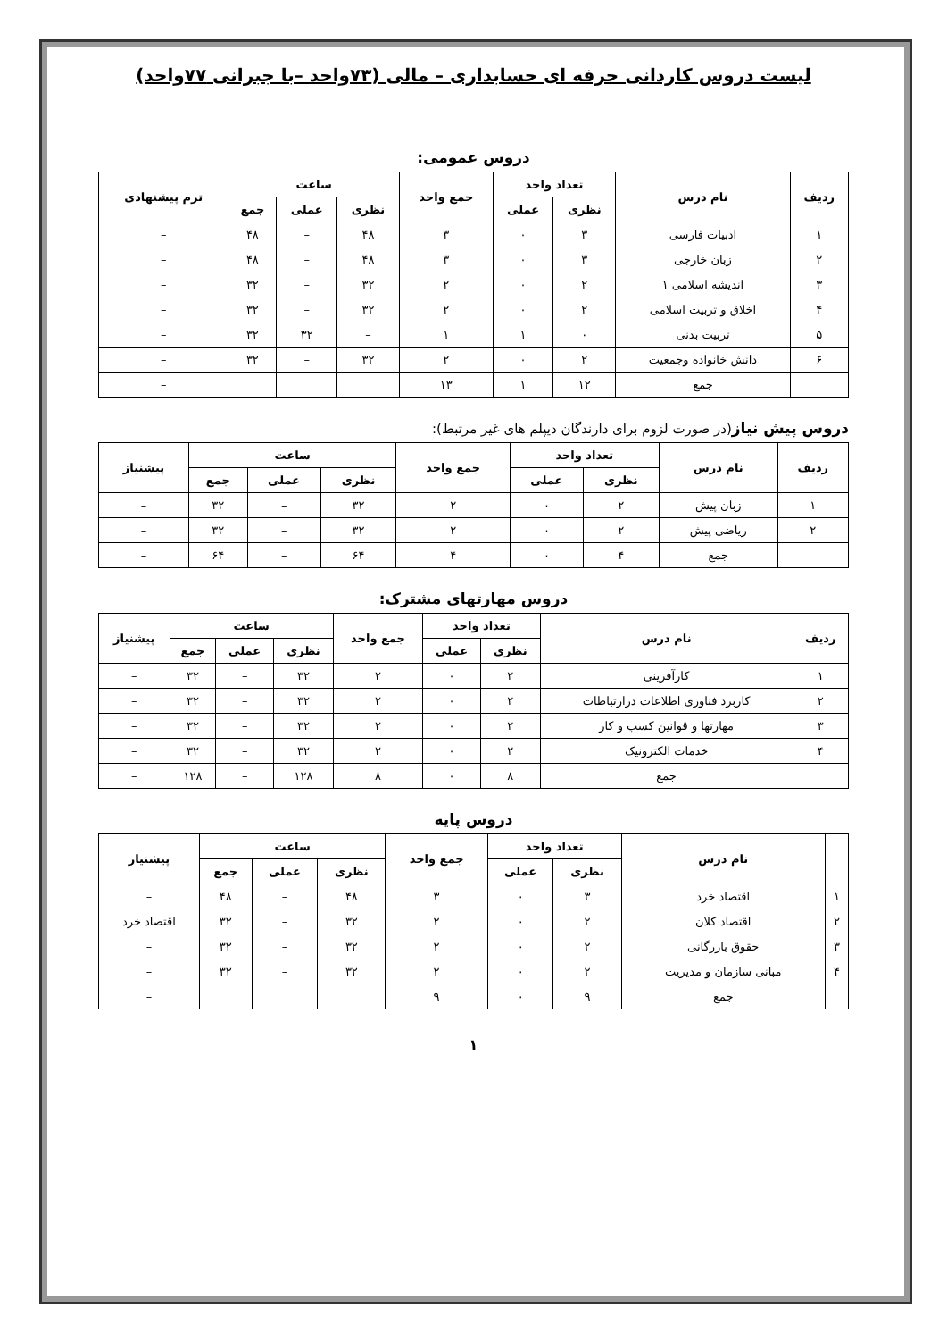لیست دروس کاردانی حرفه ای حسابداری – مالی (۷۳واحد –با جبرانی ۷۷واحد)
دروس عمومی:
| ردیف | نام درس | تعداد واحد | | جمع واحد | ساعت | | | ترم پیشنهادی |
| --- | --- | --- | --- | --- | --- | --- | --- | --- |
| | | نظری | عملی | | نظری | عملی | جمع | |
| ۱ | ادبیات فارسی | ۳ | ۰ | ۳ | ۴۸ | – | ۴۸ | – |
| ۲ | زبان خارجی | ۳ | ۰ | ۳ | ۴۸ | – | ۴۸ | – |
| ۳ | اندیشه اسلامی ۱ | ۲ | ۰ | ۲ | ۳۲ | – | ۳۲ | – |
| ۴ | اخلاق و تربیت اسلامی | ۲ | ۰ | ۲ | ۳۲ | – | ۳۲ | – |
| ۵ | تربیت بدنی | ۰ | ۱ | ۱ | – | ۳۲ | ۳۲ | – |
| ۶ | دانش خانواده وجمعیت | ۲ | ۰ | ۲ | ۳۲ | – | ۳۲ | – |
| | جمع | ۱۲ | ۱ | ۱۳ | | | | – |
دروس پیش نیاز(در صورت لزوم برای دارندگان دیپلم های غیر مرتبط):
| ردیف | نام درس | تعداد واحد | | جمع واحد | ساعت | | | پیشنیاز |
| --- | --- | --- | --- | --- | --- | --- | --- | --- |
| | | نظری | عملی | | نظری | عملی | جمع | |
| ۱ | زبان پیش | ۲ | ۰ | ۲ | ۳۲ | – | ۳۲ | – |
| ۲ | ریاضی پیش | ۲ | ۰ | ۲ | ۳۲ | – | ۳۲ | – |
| | جمع | ۴ | ۰ | ۴ | ۶۴ | – | ۶۴ | – |
دروس مهارتهای مشترک:
| ردیف | نام درس | تعداد واحد | | جمع واحد | ساعت | | | پیشنیاز |
| --- | --- | --- | --- | --- | --- | --- | --- | --- |
| | | نظری | عملی | | نظری | عملی | جمع | |
| ۱ | کارآفرینی | ۲ | ۰ | ۲ | ۳۲ | – | ۳۲ | – |
| ۲ | کاربرد فناوری اطلاعات درارتباطات | ۲ | ۰ | ۲ | ۳۲ | – | ۳۲ | – |
| ۳ | مهارتها و قوانین کسب و کار | ۲ | ۰ | ۲ | ۳۲ | – | ۳۲ | – |
| ۴ | خدمات الکترونیک | ۲ | ۰ | ۲ | ۳۲ | – | ۳۲ | – |
| | جمع | ۸ | ۰ | ۸ | ۱۲۸ | – | ۱۲۸ | – |
دروس پایه
| | نام درس | تعداد واحد | | جمع واحد | ساعت | | | پیشنیاز |
| --- | --- | --- | --- | --- | --- | --- | --- | --- |
| | | نظری | عملی | | نظری | عملی | جمع | |
| ۱ | اقتصاد خرد | ۳ | ۰ | ۳ | ۴۸ | – | ۴۸ | – |
| ۲ | اقتصاد کلان | ۲ | ۰ | ۲ | ۳۲ | – | ۳۲ | اقتصاد خرد |
| ۳ | حقوق بازرگانی | ۲ | ۰ | ۲ | ۳۲ | – | ۳۲ | – |
| ۴ | مبانی سازمان و مدیریت | ۲ | ۰ | ۲ | ۳۲ | – | ۳۲ | – |
| | جمع | ۹ | ۰ | ۹ | | | | – |
۱